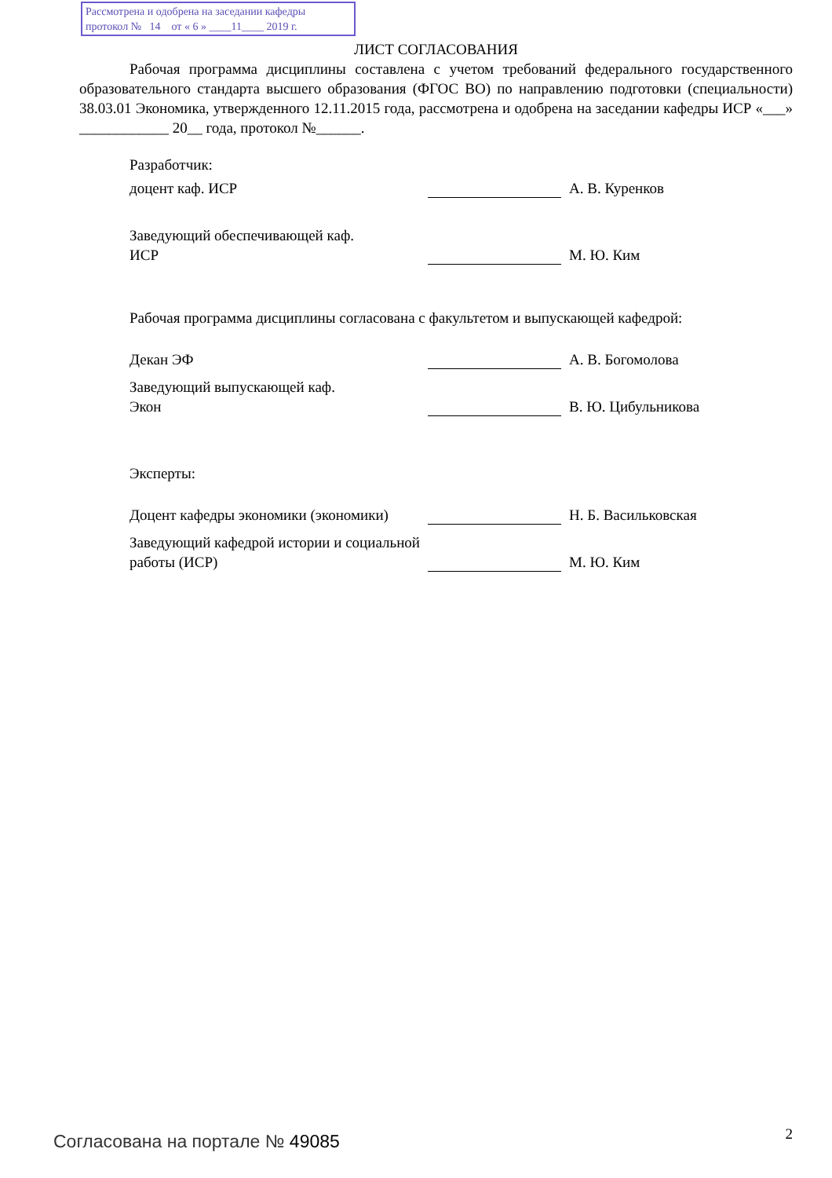Рассмотрена и одобрена на заседании кафедры
протокол № 14 от « 6 » ____11____ 2019 г.
ЛИСТ СОГЛАСОВАНИЯ
Рабочая программа дисциплины составлена с учетом требований федерального государственного образовательного стандарта высшего образования (ФГОС ВО) по направлению подготовки (специальности) 38.03.01 Экономика, утвержденного 12.11.2015 года, рассмотрена и одобрена на заседании кафедры ИСР «___» ____________ 20__ года, протокол №______.
Разработчик:
доцент каф. ИСР
А. В. Куренков
Заведующий обеспечивающей каф.
ИСР
М. Ю. Ким
Рабочая программа дисциплины согласована с факультетом и выпускающей кафедрой:
Декан ЭФ
А. В. Богомолова
Заведующий выпускающей каф.
Экон
В. Ю. Цибульникова
Эксперты:
Доцент кафедры экономики (экономики)
Н. Б. Васильковская
Заведующий кафедрой истории и социальной работы (ИСР)
М. Ю. Ким
Согласована на портале № 49085 2